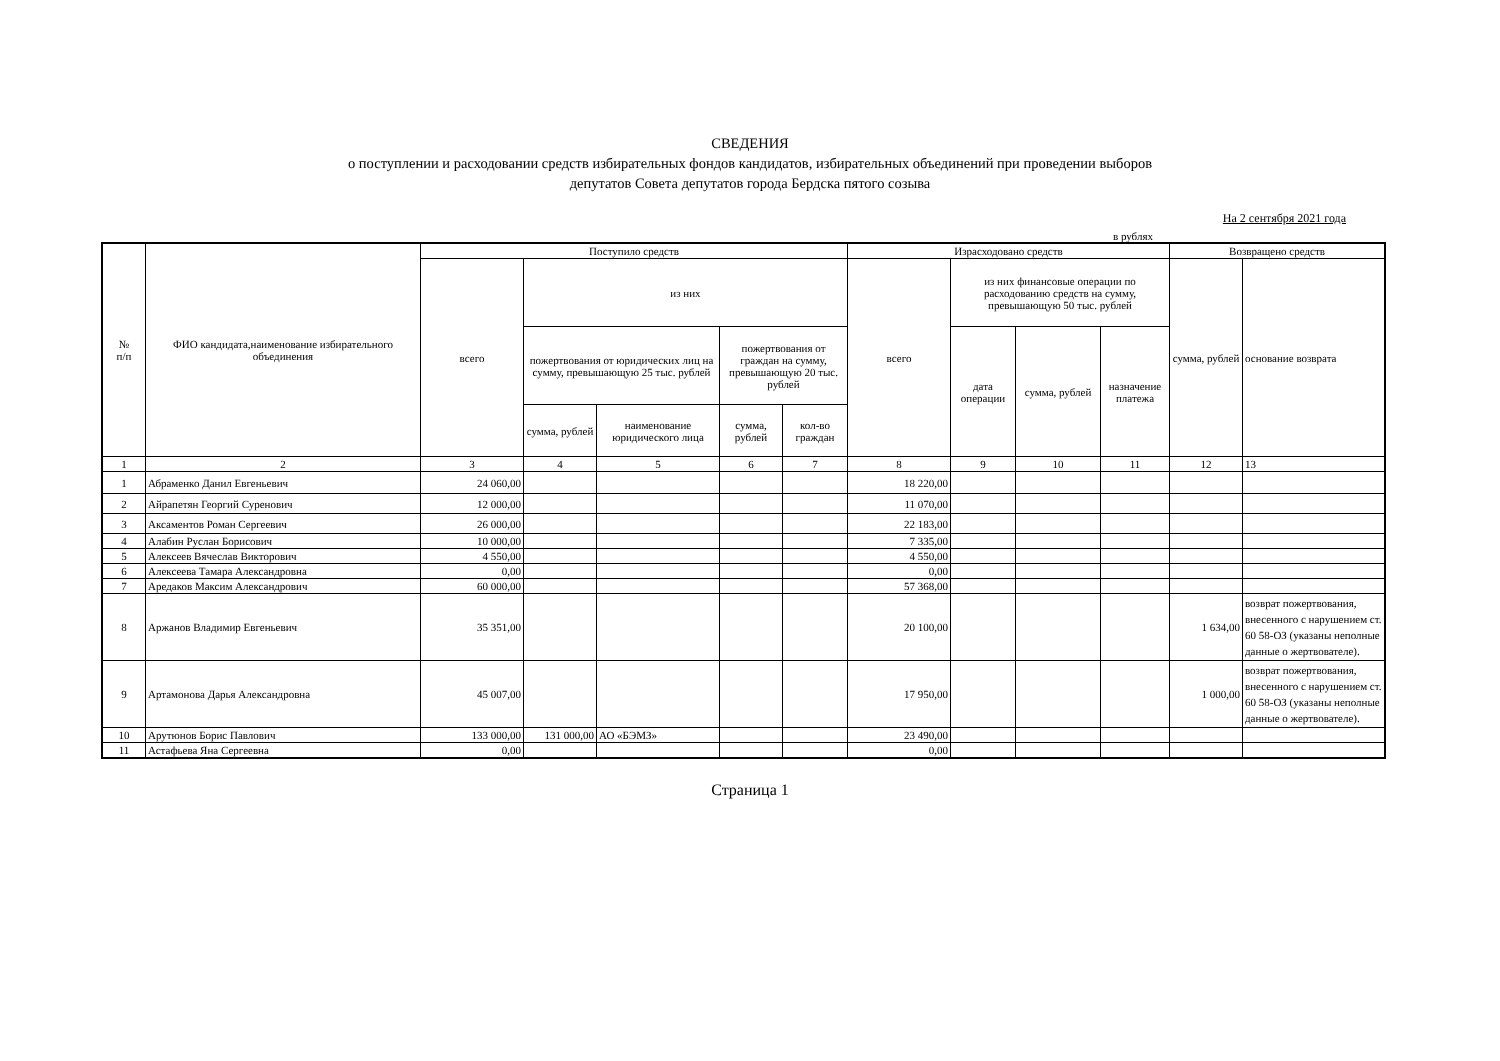СВЕДЕНИЯ
о поступлении и расходовании средств избирательных фондов кандидатов, избирательных объединений при проведении выборов
депутатов Совета депутатов города Бердска пятого созыва
На 2 сентября 2021 года
в рублях
| № п/п | ФИО кандидата,наименование избирательного объединения | Поступило средств | | | | | Израсходовано средств | | | | Возвращено средств | |
| --- | --- | --- | --- | --- | --- | --- | --- | --- | --- | --- | --- | --- |
| | | всего | из них | | | | всего | из них финансовые операции по расходованию средств на сумму, превышающую 50 тыс. рублей | | | сумма, рублей | основание возврата |
| | | | пожертвования от юридических лиц на сумму, превышающую 25 тыс. рублей | | пожертвования от граждан на сумму, превышающую 20 тыс. рублей | | | дата операции | сумма, рублей | назначение платежа | | |
| | | | сумма, рублей | наименование юридического лица | сумма, рублей | кол-во граждан | | | | | | |
| 1 | 2 | 3 | 4 | 5 | 6 | 7 | 8 | 9 | 10 | 11 | 12 | 13 |
| 1 | Абраменко Данил Евгеньевич | 24 060,00 | | | | | 18 220,00 | | | | | |
| 2 | Айрапетян Георгий Суренович | 12 000,00 | | | | | 11 070,00 | | | | | |
| 3 | Аксаментов Роман Сергеевич | 26 000,00 | | | | | 22 183,00 | | | | | |
| 4 | Алабин Руслан Борисович | 10 000,00 | | | | | 7 335,00 | | | | | |
| 5 | Алексеев Вячеслав Викторович | 4 550,00 | | | | | 4 550,00 | | | | | |
| 6 | Алексеева Тамара Александровна | 0,00 | | | | | 0,00 | | | | | |
| 7 | Аредаков Максим Александрович | 60 000,00 | | | | | 57 368,00 | | | | | |
| 8 | Аржанов Владимир Евгеньевич | 35 351,00 | | | | | 20 100,00 | | | | 1 634,00 | возврат пожертвования, внесенного с нарушением ст. 60 58-ОЗ (указаны неполные данные о жертвователе). |
| 9 | Артамонова Дарья Александровна | 45 007,00 | | | | | 17 950,00 | | | | 1 000,00 | возврат пожертвования, внесенного с нарушением ст. 60 58-ОЗ (указаны неполные данные о жертвователе). |
| 10 | Арутюнов Борис Павлович | 133 000,00 | 131 000,00 | АО «БЭМЗ» | | | 23 490,00 | | | | | |
| 11 | Астафьева Яна Сергеевна | 0,00 | | | | | 0,00 | | | | | |
Страница 1